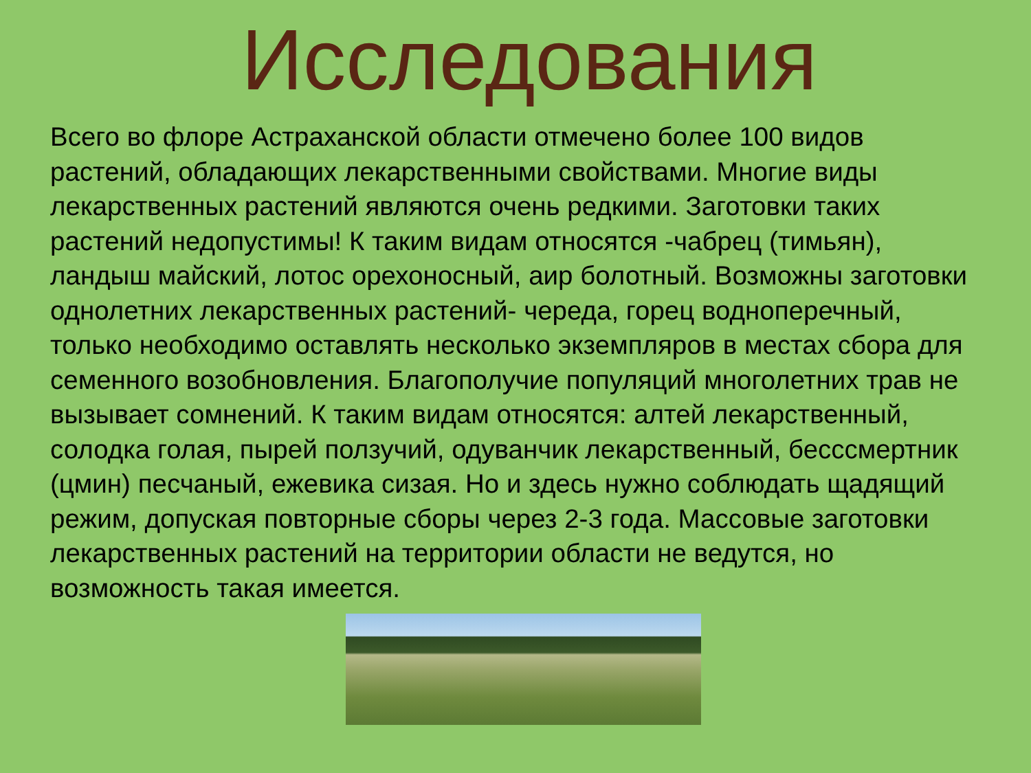Исследования
Всего во флоре Астраханской области отмечено более 100 видов растений, обладающих лекарственными свойствами. Многие виды лекарственных растений являются очень редкими. Заготовки таких растений недопустимы! К таким видам относятся -чабрец (тимьян), ландыш майский, лотос орехоносный, аир болотный. Возможны заготовки однолетних лекарственных растений- череда, горец водноперечный, только необходимо оставлять несколько экземпляров в местах сбора для семенного возобновления. Благополучие популяций многолетних трав не вызывает сомнений. К таким видам относятся: алтей лекарственный, солодка голая, пырей ползучий, одуванчик лекарственный, бесссмертник (цмин) песчаный, ежевика сизая. Но и здесь нужно соблюдать щадящий режим, допуская повторные сборы через 2-3 года. Массовые заготовки лекарственных растений на территории области не ведутся, но возможность такая имеется.